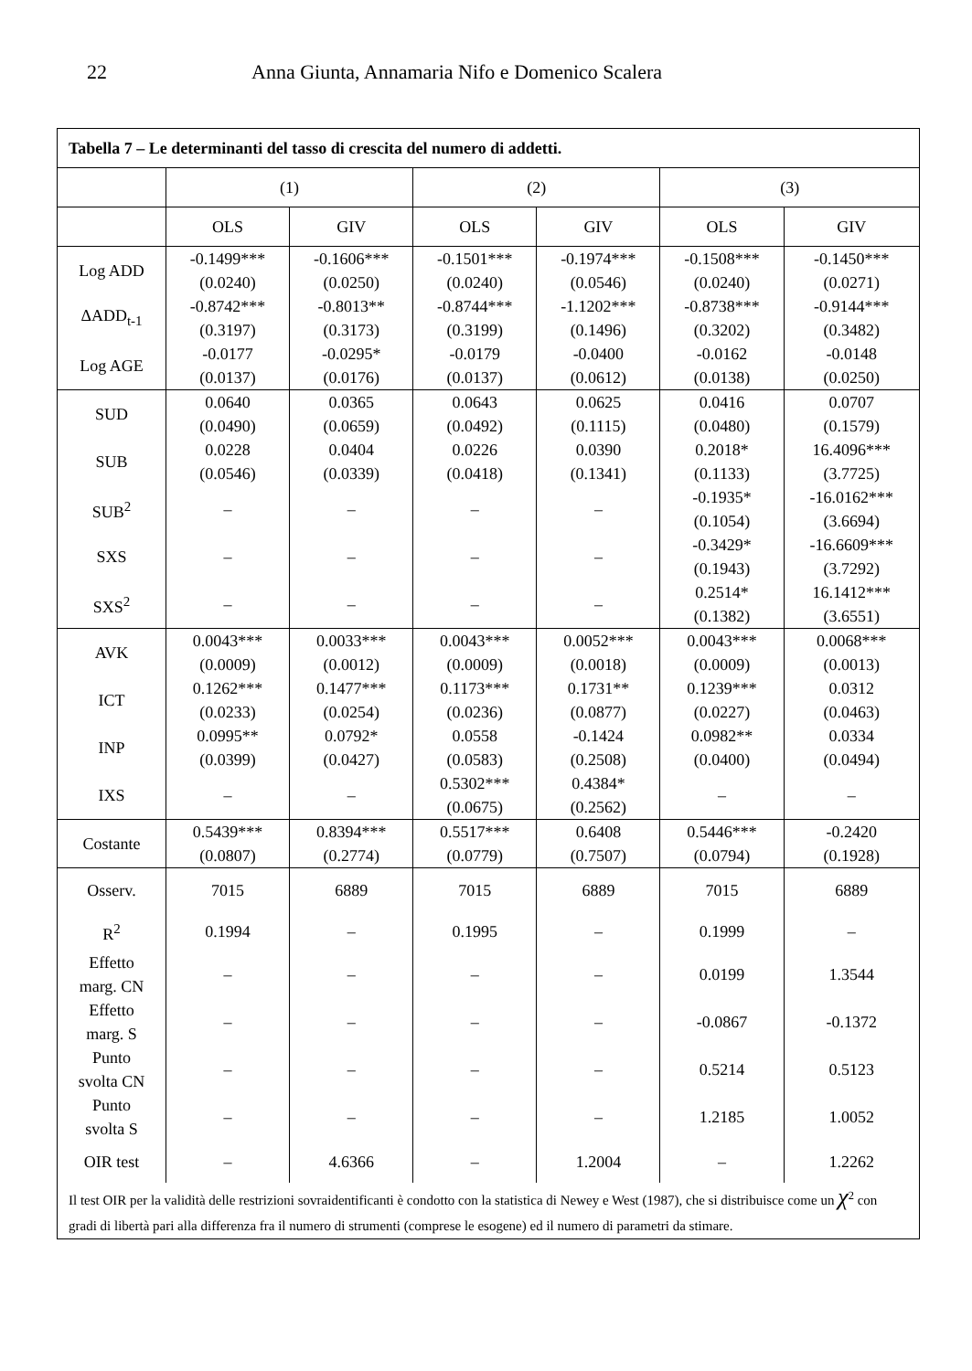22 Anna Giunta, Annamaria Nifo e Domenico Scalera
| Tabella 7 – Le determinanti del tasso di crescita del numero di addetti. | | | | | | |
| | (1) | | (2) | | (3) | |
| | OLS | GIV | OLS | GIV | OLS | GIV |
| Log ADD | -0.1499*** (0.0240) | -0.1606*** (0.0250) | -0.1501*** (0.0240) | -0.1974*** (0.0546) | -0.1508*** (0.0240) | -0.1450*** (0.0271) |
| ΔADD<sub>t-1</sub> | -0.8742*** (0.3197) | -0.8013** (0.3173) | -0.8744*** (0.3199) | -1.1202*** (0.1496) | -0.8738*** (0.3202) | -0.9144*** (0.3482) |
| Log AGE | -0.0177 (0.0137) | -0.0295* (0.0176) | -0.0179 (0.0137) | -0.0400 (0.0612) | -0.0162 (0.0138) | -0.0148 (0.0250) |
| SUD | 0.0640 (0.0490) | 0.0365 (0.0659) | 0.0643 (0.0492) | 0.0625 (0.1115) | 0.0416 (0.0480) | 0.0707 (0.1579) |
| SUB | 0.0228 (0.0546) | 0.0404 (0.0339) | 0.0226 (0.0418) | 0.0390 (0.1341) | 0.2018* (0.1133) | 16.4096*** (3.7725) |
| SUB<sup>2</sup> | – | – | – | – | -0.1935* (0.1054) | -16.0162*** (3.6694) |
| SXS | – | – | – | – | -0.3429* (0.1943) | -16.6609*** (3.7292) |
| SXS<sup>2</sup> | – | – | – | – | 0.2514* (0.1382) | 16.1412*** (3.6551) |
| AVK | 0.0043*** (0.0009) | 0.0033*** (0.0012) | 0.0043*** (0.0009) | 0.0052*** (0.0018) | 0.0043*** (0.0009) | 0.0068*** (0.0013) |
| ICT | 0.1262*** (0.0233) | 0.1477*** (0.0254) | 0.1173*** (0.0236) | 0.1731** (0.0877) | 0.1239*** (0.0227) | 0.0312 (0.0463) |
| INP | 0.0995** (0.0399) | 0.0792* (0.0427) | 0.0558 (0.0583) | -0.1424 (0.2508) | 0.0982** (0.0400) | 0.0334 (0.0494) |
| IXS | – | – | 0.5302*** (0.0675) | 0.4384* (0.2562) | – | – |
| Costante | 0.5439*** (0.0807) | 0.8394*** (0.2774) | 0.5517*** (0.0779) | 0.6408 (0.7507) | 0.5446*** (0.0794) | -0.2420 (0.1928) |
| Osserv. | 7015 | 6889 | 7015 | 6889 | 7015 | 6889 |
| R<sup>2</sup> | 0.1994 | – | 0.1995 | – | 0.1999 | – |
| Effetto marg. CN | – | – | – | – | 0.0199 | 1.3544 |
| Effetto marg. S | – | – | – | – | -0.0867 | -0.1372 |
| Punto svolta CN | – | – | – | – | 0.5214 | 0.5123 |
| Punto svolta S | – | – | – | – | 1.2185 | 1.0052 |
| OIR test | – | 4.6366 | – | 1.2004 | – | 1.2262 |
| Il test OIR per la validità delle restrizioni sovraidentificanti è condotto con la statistica di Newey e West (1987), che si distribuisce come un χ<sup>2</sup> con gradi di libertà pari alla differenza fra il numero di strumenti (comprese le esogene) ed il numero di parametri da stimare. | | | | | | |